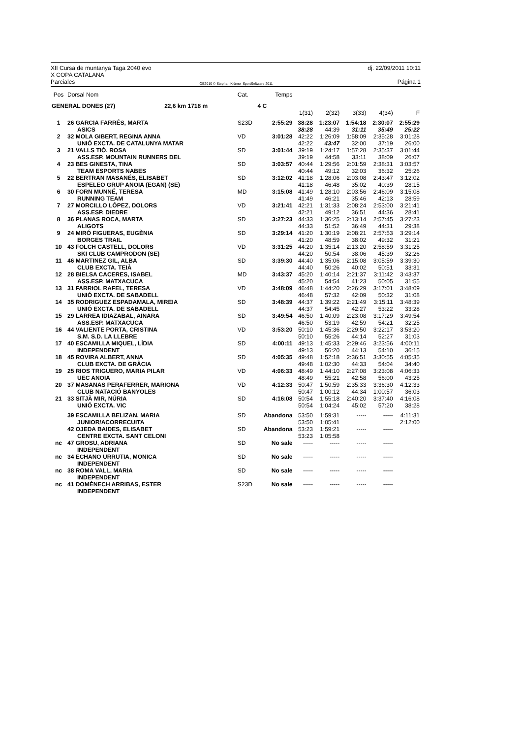XII Cursa de muntanya Taga 2040 evo dj. 22/09/2011 10:11
X COPA CATALANA
Parciales OE2010 © Stephan Krämer SportSoftware 2011 Página 1
| Pos | Dorsal Nom | Cat. | Temps | | | | | |
| --- | --- | --- | --- | --- | --- | --- | --- | --- |
| GENERAL DONES (27) 22,6 km 1718 m | | | 4 C | | | | | |
| | | | | 1(31) | 2(32) | 3(33) | 4(34) | F |
| 1 | 26 GARCIA FARRÉS, MARTA | S23D | 2:55:29 | 38:28 | 1:23:07 | 1:54:18 | 2:30:07 | 2:55:29 |
| | ASICS | | | 38:28 | 44:39 | 31:11 | 35:49 | 25:22 |
| 2 | 32 MOLA GIBERT, REGINA ANNA | VD | 3:01:28 | 42:22 | 1:26:09 | 1:58:09 | 2:35:28 | 3:01:28 |
| | UNIÓ EXCTA. DE CATALUNYA MATAR | | | 42:22 | 43:47 | 32:00 | 37:19 | 26:00 |
| 3 | 21 VALLS TIÓ, ROSA | SD | 3:01:44 | 39:19 | 1:24:17 | 1:57:28 | 2:35:37 | 3:01:44 |
| | ASS.ESP. MOUNTAIN RUNNERS DEL | | | 39:19 | 44:58 | 33:11 | 38:09 | 26:07 |
| 4 | 23 BES GINESTA, TINA | SD | 3:03:57 | 40:44 | 1:29:56 | 2:01:59 | 2:38:31 | 3:03:57 |
| | TEAM ESPORTS NABES | | | 40:44 | 49:12 | 32:03 | 36:32 | 25:26 |
| 5 | 22 BERTRAN MASANÉS, ELISABET | SD | 3:12:02 | 41:18 | 1:28:06 | 2:03:08 | 2:43:47 | 3:12:02 |
| | ESPELEO GRUP ANOIA (EGAN) (SE) | | | 41:18 | 46:48 | 35:02 | 40:39 | 28:15 |
| 6 | 30 FORN MUNNÉ, TERESA | MD | 3:15:08 | 41:49 | 1:28:10 | 2:03:56 | 2:46:09 | 3:15:08 |
| | RUNNING TEAM | | | 41:49 | 46:21 | 35:46 | 42:13 | 28:59 |
| 7 | 27 MORCILLO LÓPEZ, DOLORS | VD | 3:21:41 | 42:21 | 1:31:33 | 2:08:24 | 2:53:00 | 3:21:41 |
| | ASS.ESP. DIEDRE | | | 42:21 | 49:12 | 36:51 | 44:36 | 28:41 |
| 8 | 36 PLANAS ROCA, MARTA | SD | 3:27:23 | 44:33 | 1:36:25 | 2:13:14 | 2:57:45 | 3:27:23 |
| | ALIGOTS | | | 44:33 | 51:52 | 36:49 | 44:31 | 29:38 |
| 9 | 24 MIRÓ FIGUERAS, EUGÈNIA | SD | 3:29:14 | 41:20 | 1:30:19 | 2:08:21 | 2:57:53 | 3:29:14 |
| | BORGES TRAIL | | | 41:20 | 48:59 | 38:02 | 49:32 | 31:21 |
| 10 | 43 FOLCH CASTELL, DOLORS | VD | 3:31:25 | 44:20 | 1:35:14 | 2:13:20 | 2:58:59 | 3:31:25 |
| | SKI CLUB CAMPRODON (SE) | | | 44:20 | 50:54 | 38:06 | 45:39 | 32:26 |
| 11 | 46 MARTINEZ GIL, ALBA | SD | 3:39:30 | 44:40 | 1:35:06 | 2:15:08 | 3:05:59 | 3:39:30 |
| | CLUB EXCTA. TEIÀ | | | 44:40 | 50:26 | 40:02 | 50:51 | 33:31 |
| 12 | 28 BIELSA CACERES, ISABEL | MD | 3:43:37 | 45:20 | 1:40:14 | 2:21:37 | 3:11:42 | 3:43:37 |
| | ASS.ESP. MATXACUCA | | | 45:20 | 54:54 | 41:23 | 50:05 | 31:55 |
| 13 | 31 FARRIOL RAFEL, TERESA | VD | 3:48:09 | 46:48 | 1:44:20 | 2:26:29 | 3:17:01 | 3:48:09 |
| | UNIÓ EXCTA. DE SABADELL | | | 46:48 | 57:32 | 42:09 | 50:32 | 31:08 |
| 14 | 35 RODRIGUEZ ESPADAMALA, MIREIA | SD | 3:48:39 | 44:37 | 1:39:22 | 2:21:49 | 3:15:11 | 3:48:39 |
| | UNIÓ EXCTA. DE SABADELL | | | 44:37 | 54:45 | 42:27 | 53:22 | 33:28 |
| 15 | 29 LARREA IDIAZABAL, AINARA | SD | 3:49:54 | 46:50 | 1:40:09 | 2:23:08 | 3:17:29 | 3:49:54 |
| | ASS.ESP. MATXACUCA | | | 46:50 | 53:19 | 42:59 | 54:21 | 32:25 |
| 16 | 44 VALIENTE PORTA, CRISTINA | VD | 3:53:20 | 50:10 | 1:45:36 | 2:29:50 | 3:22:17 | 3:53:20 |
| | S.M. S.D. LA LLEBRE | | | 50:10 | 55:26 | 44:14 | 52:27 | 31:03 |
| 17 | 40 ESCAMILLA MIQUEL, LÍDIA | SD | 4:00:11 | 49:13 | 1:45:33 | 2:29:46 | 3:23:56 | 4:00:11 |
| | INDEPENDENT | | | 49:13 | 56:20 | 44:13 | 54:10 | 36:15 |
| 18 | 45 ROVIRA ALBERT, ANNA | SD | 4:05:35 | 49:48 | 1:52:18 | 2:36:51 | 3:30:55 | 4:05:35 |
| | CLUB EXCTA. DE GRÀCIA | | | 49:48 | 1:02:30 | 44:33 | 54:04 | 34:40 |
| 19 | 25 RIOS TRIGUERO, MARIA PILAR | VD | 4:06:33 | 48:49 | 1:44:10 | 2:27:08 | 3:23:08 | 4:06:33 |
| | UEC ANOIA | | | 48:49 | 55:21 | 42:58 | 56:00 | 43:25 |
| 20 | 37 MASANAS PERAFERRER, MARIONA | VD | 4:12:33 | 50:47 | 1:50:59 | 2:35:33 | 3:36:30 | 4:12:33 |
| | CLUB NATACIÓ BANYOLES | | | 50:47 | 1:00:12 | 44:34 | 1:00:57 | 36:03 |
| 21 | 33 SITJÀ MIR, NÚRIA | SD | 4:16:08 | 50:54 | 1:55:18 | 2:40:20 | 3:37:40 | 4:16:08 |
| | UNIÓ EXCTA. VIC | | | 50:54 | 1:04:24 | 45:02 | 57:20 | 38:28 |
| | 39 ESCAMILLA BELIZAN, MARIA | SD | Abandona | 53:50 | 1:59:31 | ----- | ----- | 4:11:31 |
| | JUNIOR/ACORRECUITA | | | 53:50 | 1:05:41 | | | 2:12:00 |
| | 42 OJEDA BAIDES, ELISABET | SD | Abandona | 53:23 | 1:59:21 | ----- | ----- | |
| | CENTRE EXCTA. SANT CELONI | | | 53:23 | 1:05:58 | | | |
| nc | 47 GROSU, ADRIANA | SD | No sale | ----- | ----- | ----- | ----- | |
| | INDEPENDENT | | | | | | | |
| nc | 34 ECHANO URRUTIA, MONICA | SD | No sale | ----- | ----- | ----- | ----- | |
| | INDEPENDENT | | | | | | | |
| nc | 38 ROMA VALL, MARIA | SD | No sale | ----- | ----- | ----- | ----- | |
| | INDEPENDENT | | | | | | | |
| nc | 41 DOMÈNECH ARRIBAS, ESTER | S23D | No sale | ----- | ----- | ----- | ----- | |
| | INDEPENDENT | | | | | | | |